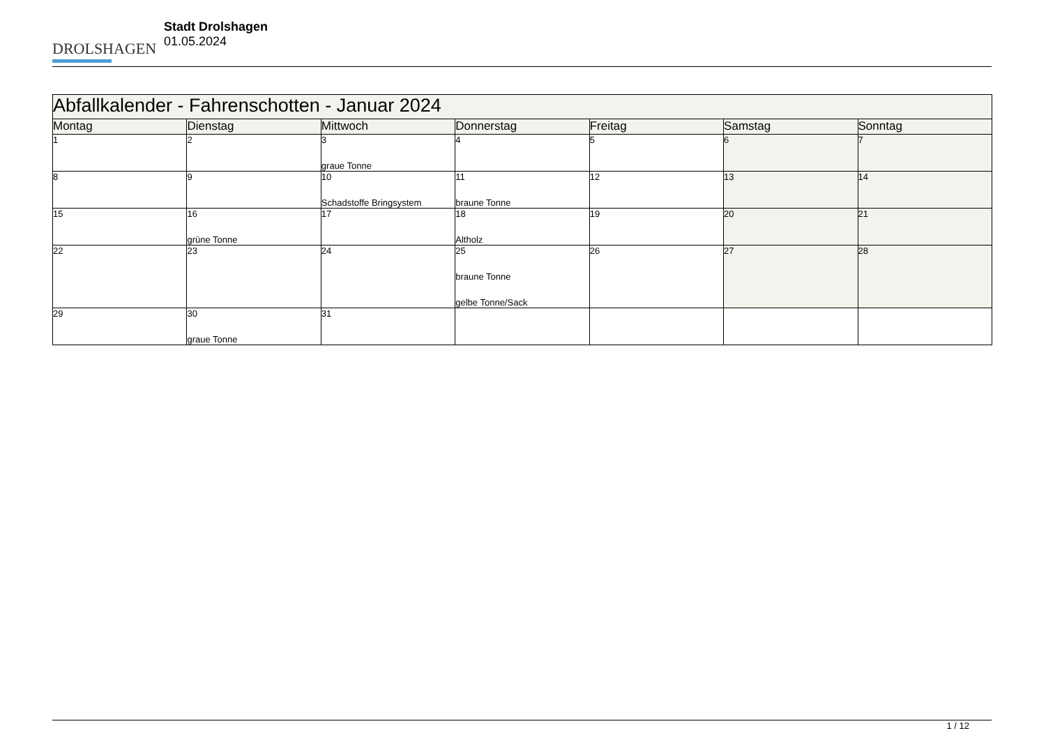DROLSHAGEN
Stadt Drolshagen
01.05.2024
| Abfallkalender - Fahrenschotten - Januar 2024 | | | | | | |
| Montag | Dienstag | Mittwoch | Donnerstag | Freitag | Samstag | Sonntag |
| 1 | 2 | 3 graue Tonne | 4 | 5 | 6 | 7 |
| 8 | 9 | 10 Schadstoffe Bringsystem | 11 braune Tonne | 12 | 13 | 14 |
| 15 | 16 grüne Tonne | 17 | 18 Altholz | 19 | 20 | 21 |
| 22 | 23 | 24 | 25 braune Tonne gelbe Tonne/Sack | 26 | 27 | 28 |
| 29 | 30 graue Tonne | 31 | | | | |
1 / 12